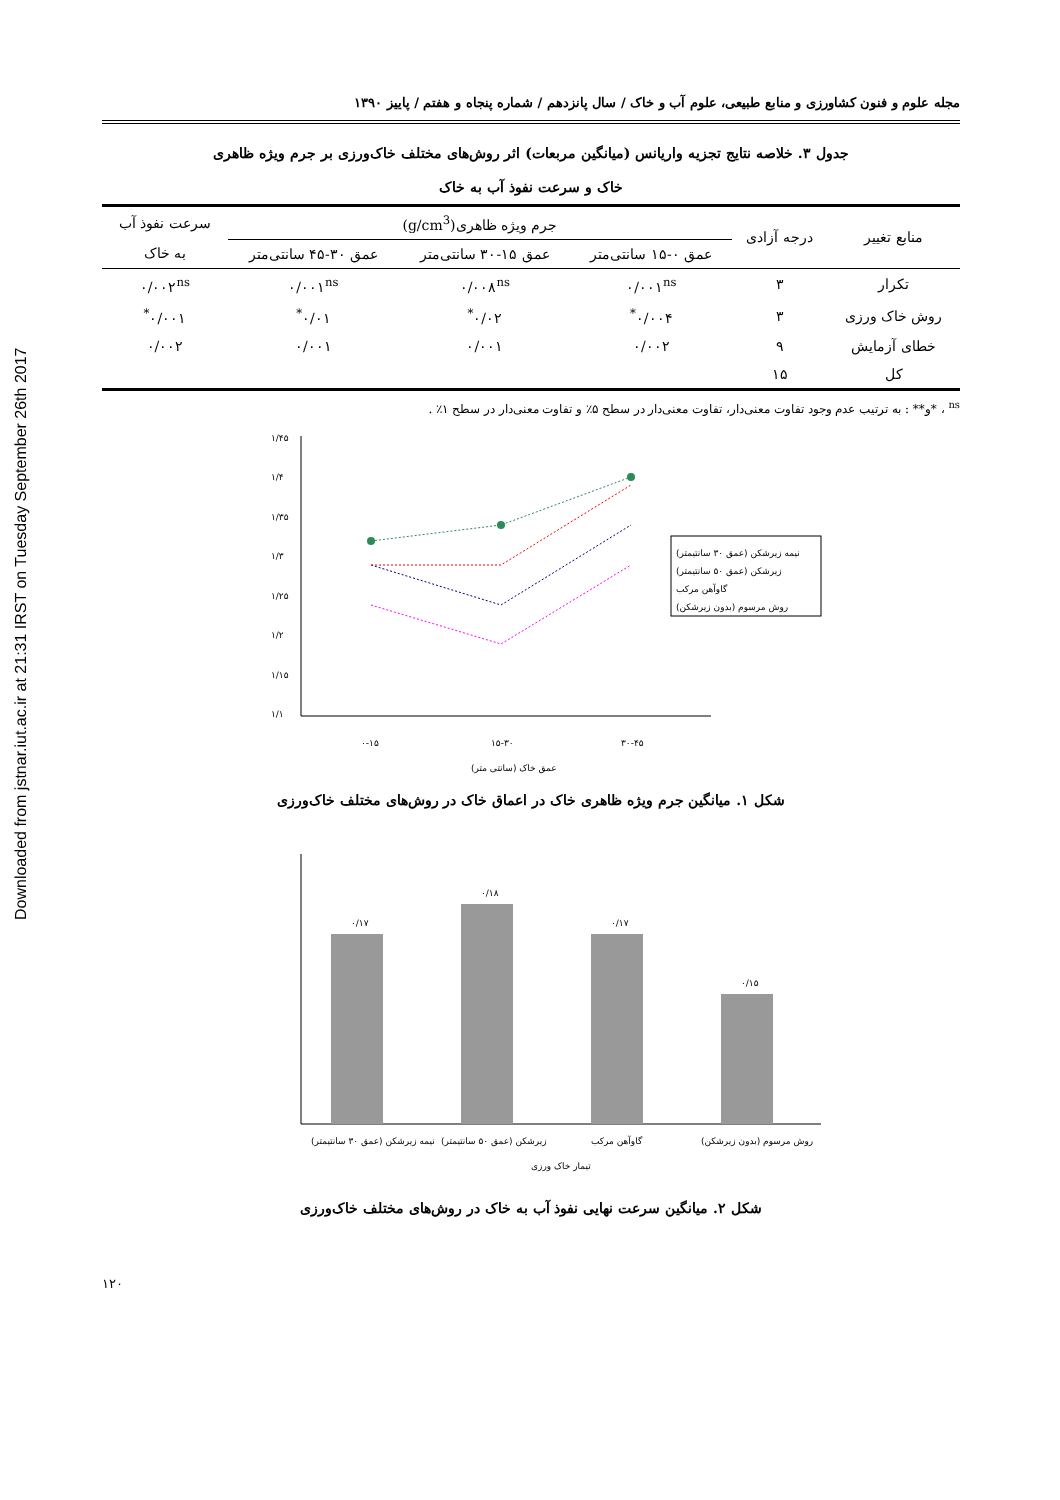Downloaded from jstnar.iut.ac.ir at 21:31 IRST on Tuesday September 26th 2017
مجله علوم و فنون کشاورزی و منابع طبیعی، علوم آب و خاک / سال پانزدهم / شماره پنجاه و هفتم / پاییز ۱۳۹۰
جدول ۳. خلاصه نتایج تجزیه واریانس (میانگین مربعات) اثر روش‌های مختلف خاک‌ورزی بر جرم ویژه ظاهری
خاک و سرعت نفوذ آب به خاک
| منابع تغییر | درجه آزادی | جرم ویژه ظاهری(g/cm<sup>3</sup>) | | | سرعت نفوذ آب |
| --- | --- | --- | --- | --- | --- |
| | | عمق ۰-۱۵ سانتی‌متر | عمق ۱۵-۳۰ سانتی‌متر | عمق ۳۰-۴۵ سانتی‌متر | به خاک |
| تکرار | ۳ | ۰/۰۰۱<sup>ns</sup> | ۰/۰۰۸<sup>ns</sup> | ۰/۰۰۱<sup>ns</sup> | ۰/۰۰۲<sup>ns</sup> |
| روش خاک ورزی | ۳ | ۰/۰۰۴<sup>*</sup> | ۰/۰۲<sup>*</sup> | ۰/۰۱<sup>*</sup> | ۰/۰۰۱<sup>*</sup> |
| خطای آزمایش | ۹ | ۰/۰۰۲ | ۰/۰۰۱ | ۰/۰۰۱ | ۰/۰۰۲ |
| کل | ۱۵ | | | | |
<sup>ns</sup> ، *و** : به ترتیب عدم وجود تفاوت معنی‌دار، تفاوت معنی‌دار در سطح ۵٪ و تفاوت معنی‌دار در سطح ۱٪ .
۱/۴۵
۱/۴
۱/۳۵
۱/۳
۱/۲۵
۱/۲
۱/۱۵
۱/۱
۰-۱۵
۱۵-۳۰
۳۰-۴۵
عمق خاک (سانتی متر)
نیمه زیرشکن (عمق ۳۰ سانتیمتر)
زیرشکن (عمق ۵۰ سانتیمتر)
گاوآهن مرکب
روش مرسوم (بدون زیرشکن)
شکل ۱. میانگین جرم ویژه ظاهری خاک در اعماق خاک در روش‌های مختلف خاک‌ورزی
۰/۱۷
۰/۱۸
۰/۱۷
۰/۱۵
نیمه زیرشکن (عمق ۳۰ سانتیمتر)
زیرشکن (عمق ۵۰ سانتیمتر)
گاوآهن مرکب
روش مرسوم (بدون زیرشکن)
تیمار خاک ورزی
شکل ۲. میانگین سرعت نهایی نفوذ آب به خاک در روش‌های مختلف خاک‌ورزی
۱۲۰